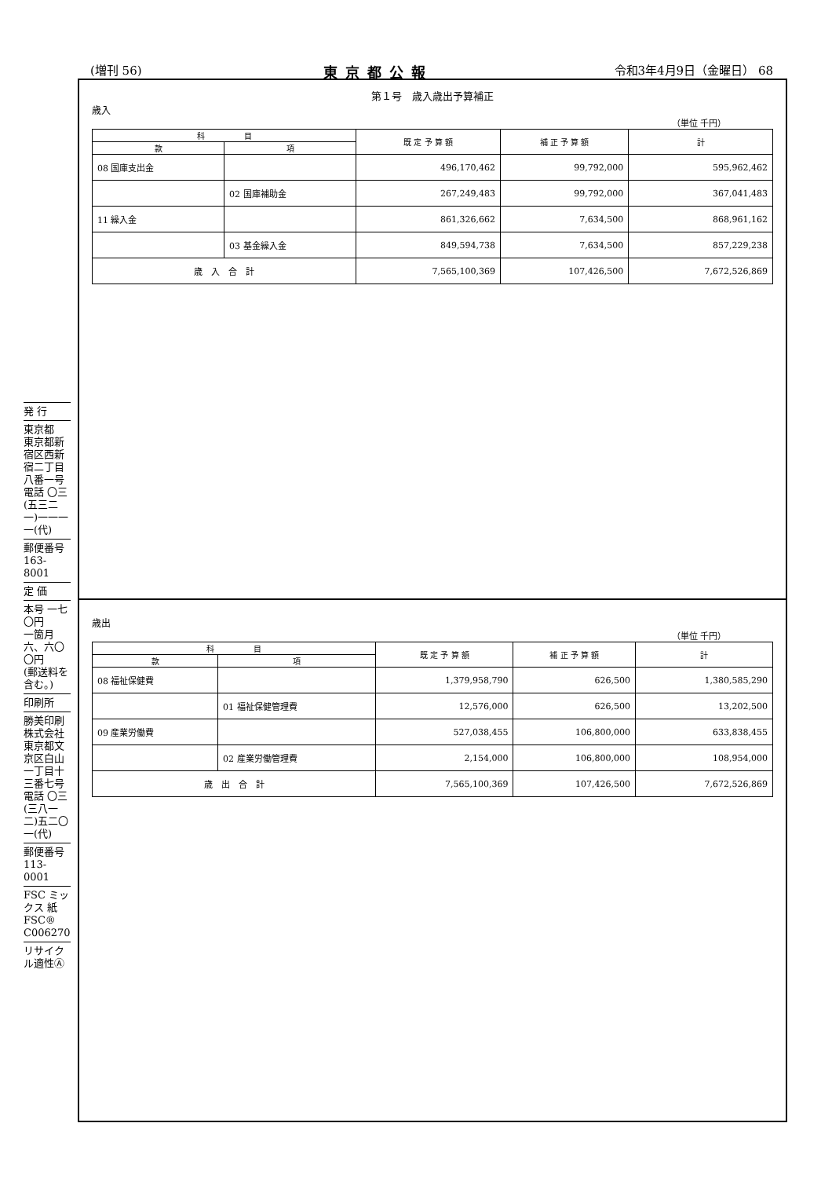(増刊 56) 東京都公報 令和3年4月9日（金曜日） 68
発 行
東京都
東京都新宿区西新宿二丁目八番一号
電話 〇三(五三二一)一一一一(代)
郵便番号
163-8001
定 価
本号 一七〇円
一箇月 六、六〇〇円
(郵送料を含む。)
印刷所
勝美印刷株式会社
東京都文京区白山一丁目十三番七号
電話 〇三(三八一二)五二〇一(代)
郵便番号
113-0001
FSC ミックス 紙 FSC® C006270
リサイクル適性Ⓐ
第１号　歳入歳出予算補正
歳入
（単位 千円）
| 科 目 | | 既 定 予 算 額 | 補 正 予 算 額 | 計 |
| --- | --- | --- | --- | --- |
| 款 | 項 | | | |
| 08 国庫支出金 | | 496,170,462 | 99,792,000 | 595,962,462 |
| | 02 国庫補助金 | 267,249,483 | 99,792,000 | 367,041,483 |
| 11 繰入金 | | 861,326,662 | 7,634,500 | 868,961,162 |
| | 03 基金繰入金 | 849,594,738 | 7,634,500 | 857,229,238 |
| 歳 入 合 計 | | 7,565,100,369 | 107,426,500 | 7,672,526,869 |
歳出
（単位 千円）
| 科 目 | | 既 定 予 算 額 | 補 正 予 算 額 | 計 |
| --- | --- | --- | --- | --- |
| 款 | 項 | | | |
| 08 福祉保健費 | | 1,379,958,790 | 626,500 | 1,380,585,290 |
| | 01 福祉保健管理費 | 12,576,000 | 626,500 | 13,202,500 |
| 09 産業労働費 | | 527,038,455 | 106,800,000 | 633,838,455 |
| | 02 産業労働管理費 | 2,154,000 | 106,800,000 | 108,954,000 |
| 歳 出 合 計 | | 7,565,100,369 | 107,426,500 | 7,672,526,869 |